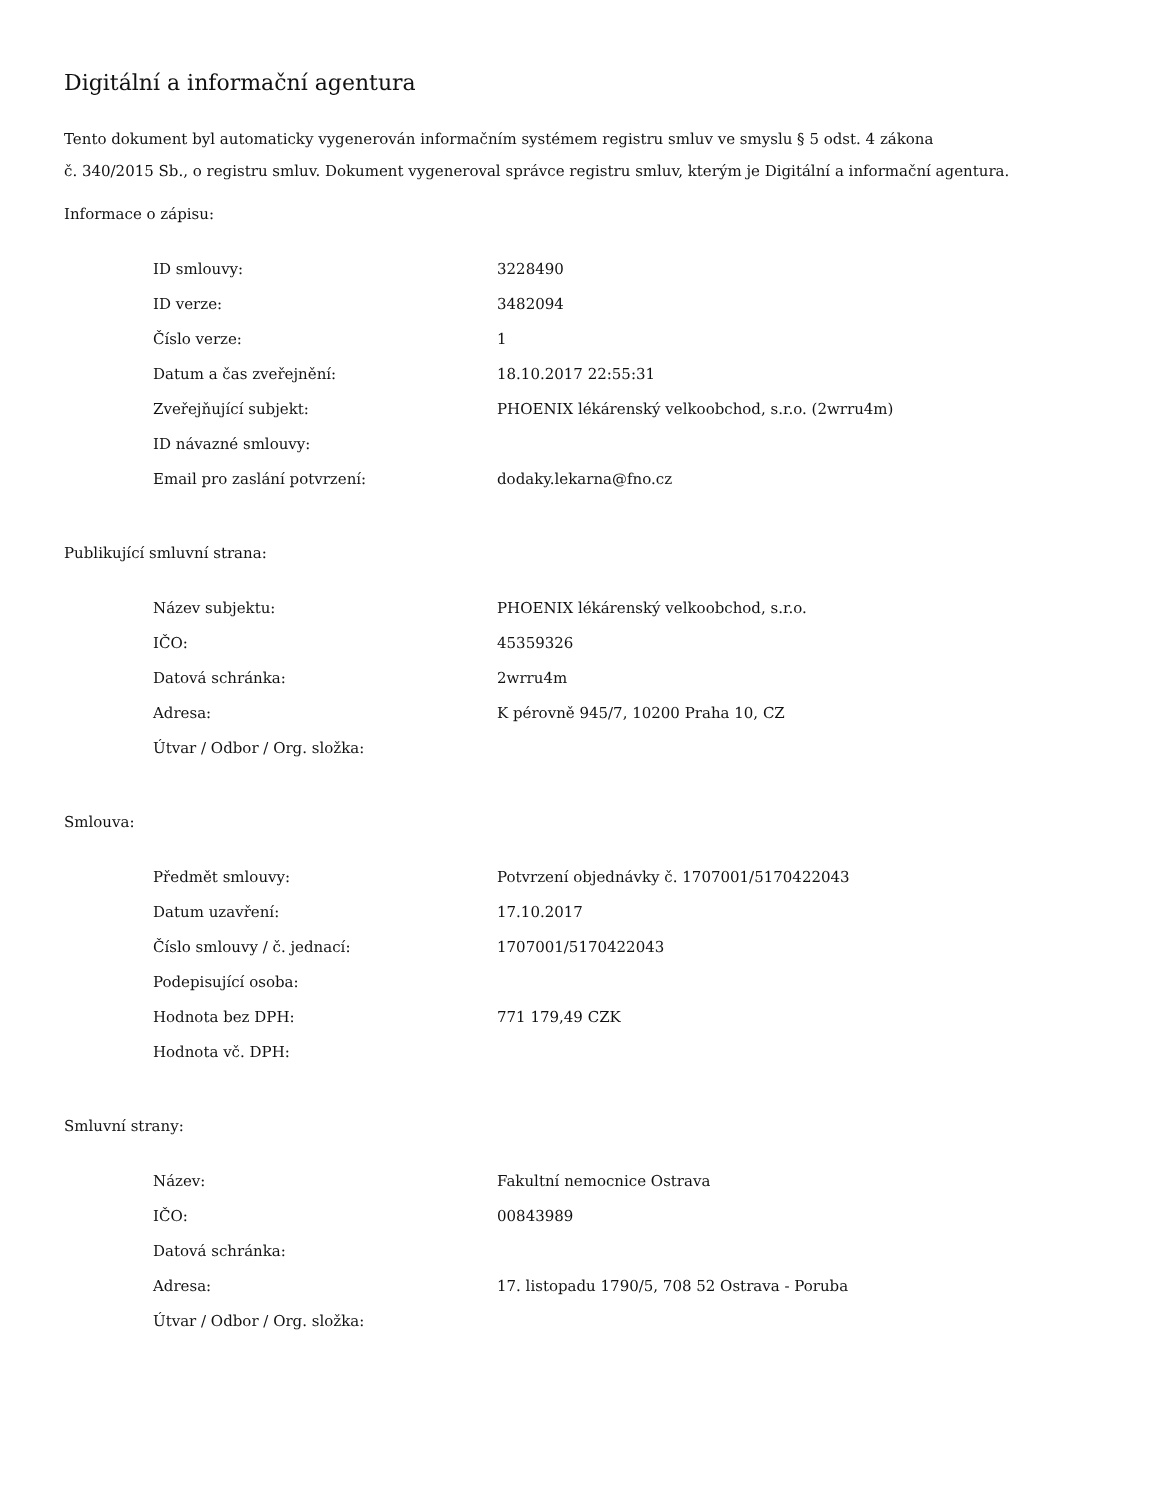Digitální a informační agentura
Tento dokument byl automaticky vygenerován informačním systémem registru smluv ve smyslu § 5 odst. 4 zákona
č. 340/2015 Sb., o registru smluv. Dokument vygeneroval správce registru smluv, kterým je Digitální a informační agentura.
Informace o zápisu:
| ID smlouvy: | 3228490 |
| ID verze: | 3482094 |
| Číslo verze: | 1 |
| Datum a čas zveřejnění: | 18.10.2017 22:55:31 |
| Zveřejňující subjekt: | PHOENIX lékárenský velkoobchod, s.r.o. (2wrru4m) |
| ID návazné smlouvy: | |
| Email pro zaslání potvrzení: | dodaky.lekarna@fno.cz |
Publikující smluvní strana:
| Název subjektu: | PHOENIX lékárenský velkoobchod, s.r.o. |
| IČO: | 45359326 |
| Datová schránka: | 2wrru4m |
| Adresa: | K pérovně 945/7, 10200 Praha 10, CZ |
| Útvar / Odbor / Org. složka: | |
Smlouva:
| Předmět smlouvy: | Potvrzení objednávky č. 1707001/5170422043 |
| Datum uzavření: | 17.10.2017 |
| Číslo smlouvy / č. jednací: | 1707001/5170422043 |
| Podepisující osoba: | |
| Hodnota bez DPH: | 771 179,49 CZK |
| Hodnota vč. DPH: | |
Smluvní strany:
| Název: | Fakultní nemocnice Ostrava |
| IČO: | 00843989 |
| Datová schránka: | |
| Adresa: | 17. listopadu 1790/5, 708 52 Ostrava - Poruba |
| Útvar / Odbor / Org. složka: | |